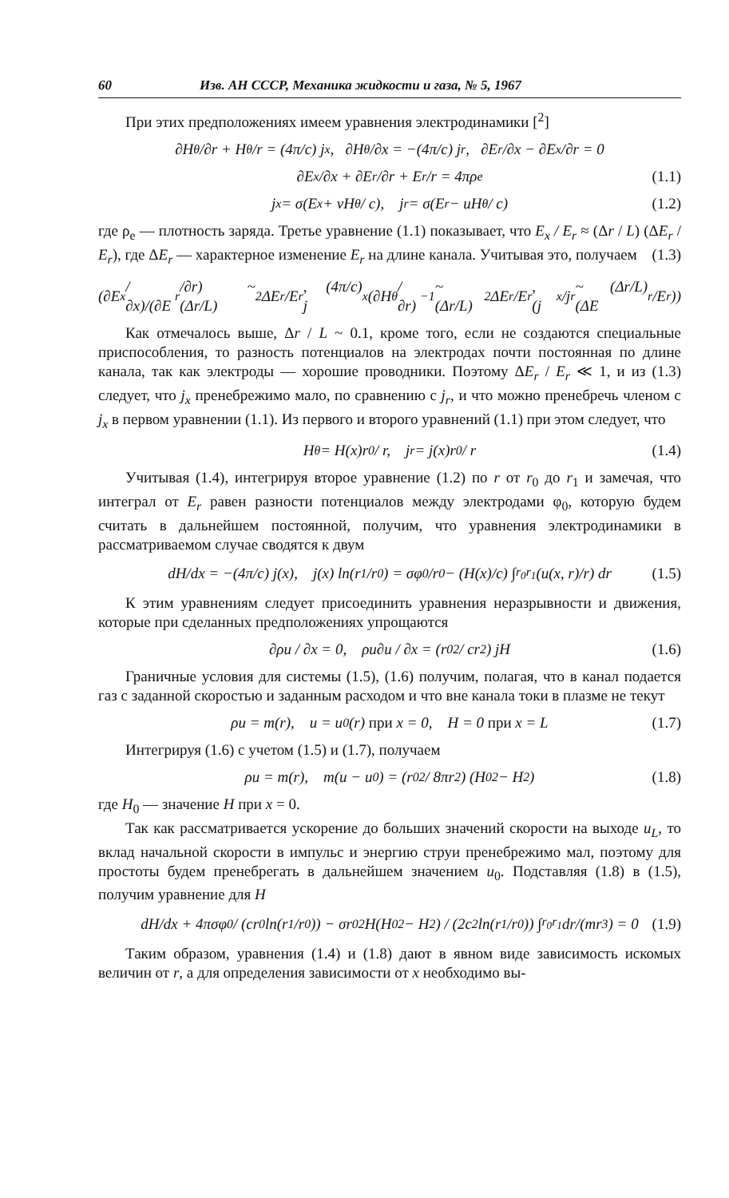60 Изв. АН СССР, Механика жидкости и газа, № 5, 1967
При этих предположениях имеем уравнения электродинамики [<sup>2</sup>]
∂H<sub>θ</sub>/∂r + H<sub>θ</sub>/r = (4π/c) j<sub>x</sub>, ∂H<sub>θ</sub>/∂x = −(4π/c) j<sub>r</sub>, ∂E<sub>r</sub>/∂x − ∂E<sub>x</sub>/∂r = 0
∂E<sub>x</sub>/∂x + ∂E<sub>r</sub>/∂r + E<sub>r</sub>/r = 4πρ<sub>e</sub> (1.1)
j<sub>x</sub> = σ(E<sub>x</sub> + vH<sub>θ</sub> / c), j<sub>r</sub> = σ(E<sub>r</sub> − uH<sub>θ</sub> / c) (1.2)
где ρ<sub>e</sub> — плотность заряда. Третье уравнение (1.1) показывает, что E<sub>x</sub> / E<sub>r</sub> ≈ (Δr / L) (ΔE<sub>r</sub> / E<sub>r</sub>), где ΔE<sub>r</sub> — характерное изменение E<sub>r</sub> на длине канала. Учитывая это, получаем (1.3)
(∂E<sub>x</sub>/∂x)/(∂E<sub>r</sub>/∂r) ~ (Δr/L)<sup>2</sup> ΔE<sub>r</sub>/E<sub>r</sub>, (4π/c) j<sub>x</sub> (∂H<sub>θ</sub>/∂r)<sup>−1</sup> ~ (Δr/L)<sup>2</sup> ΔE<sub>r</sub>/E<sub>r</sub>, (j<sub>x</sub>/j<sub>r</sub> ~ (Δr/L)(ΔE<sub>r</sub>/E<sub>r</sub>))
Как отмечалось выше, Δr / L ~ 0.1, кроме того, если не создаются специальные приспособления, то разность потенциалов на электродах почти постоянная по длине канала, так как электроды — хорошие проводники. Поэтому ΔE<sub>r</sub> / E<sub>r</sub> ≪ 1, и из (1.3) следует, что j<sub>x</sub> пренебрежимо мало, по сравнению с j<sub>r</sub>, и что можно пренебречь членом с j<sub>x</sub> в первом уравнении (1.1). Из первого и второго уравнений (1.1) при этом следует, что
H<sub>θ</sub> = H(x)r<sub>0</sub> / r, j<sub>r</sub> = j(x)r<sub>0</sub> / r (1.4)
Учитывая (1.4), интегрируя второе уравнение (1.2) по r от r<sub>0</sub> до r<sub>1</sub> и замечая, что интеграл от E<sub>r</sub> равен разности потенциалов между электродами φ<sub>0</sub>, которую будем считать в дальнейшем постоянной, получим, что уравнения электродинамики в рассматриваемом случае сводятся к двум
dH/dx = −(4π/c) j(x), j(x) ln(r<sub>1</sub>/r<sub>0</sub>) = σφ<sub>0</sub>/r<sub>0</sub> − (H(x)/c) ∫<sub>r<sub>0</sub></sub><sup>r<sub>1</sub></sup> (u(x, r)/r) dr (1.5)
К этим уравнениям следует присоединить уравнения неразрывности и движения, которые при сделанных предположениях упрощаются
∂ρu / ∂x = 0, ρu∂u / ∂x = (r<sub>0</sub><sup>2</sup> / cr<sup>2</sup>) jH (1.6)
Граничные условия для системы (1.5), (1.6) получим, полагая, что в канал подается газ с заданной скоростью и заданным расходом и что вне канала токи в плазме не текут
ρu = m(r), u = u<sub>0</sub>(r) при x = 0, H = 0 при x = L (1.7)
Интегрируя (1.6) с учетом (1.5) и (1.7), получаем
ρu = m(r), m(u − u<sub>0</sub>) = (r<sub>0</sub><sup>2</sup> / 8πr<sup>2</sup>) (H<sub>0</sub><sup>2</sup> − H<sup>2</sup>) (1.8)
где H<sub>0</sub> — значение H при x = 0.
Так как рассматривается ускорение до больших значений скорости на выходе u<sub>L</sub>, то вклад начальной скорости в импульс и энергию струи пренебрежимо мал, поэтому для простоты будем пренебрегать в дальнейшем значением u<sub>0</sub>. Подставляя (1.8) в (1.5), получим уравнение для H
dH/dx + 4πσφ<sub>0</sub> / (cr<sub>0</sub> ln(r<sub>1</sub>/r<sub>0</sub>)) − σr<sub>0</sub><sup>2</sup>H(H<sub>0</sub><sup>2</sup> − H<sup>2</sup>) / (2c<sup>2</sup> ln(r<sub>1</sub>/r<sub>0</sub>)) ∫<sub>r<sub>0</sub></sub><sup>r<sub>1</sub></sup> dr/(mr<sup>3</sup>) = 0 (1.9)
Таким образом, уравнения (1.4) и (1.8) дают в явном виде зависимость искомых величин от r, а для определения зависимости от x необходимо вы-